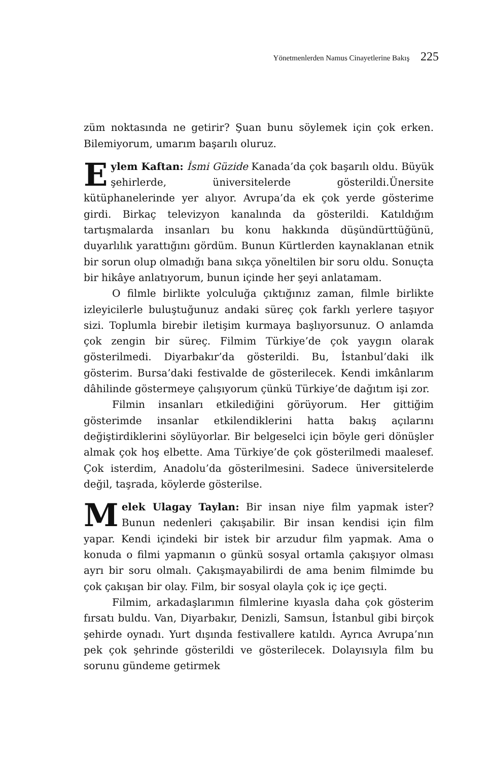Yönetmenlerden Namus Cinayetlerine Bakış 225
züm noktasında ne getirir? Şuan bunu söylemek için çok erken. Bilemiyorum, umarım başarılı oluruz.
Eylem Kaftan: İsmi Güzide Kanada’da çok başarılı oldu. Büyük şehirlerde, üniversitelerde gösterildi.Ünersite kütüphanelerinde yer alıyor. Avrupa’da ek çok yerde gösterime girdi. Birkaç televizyon kanalında da gösterildi. Katıldığım tartışmalarda insanları bu konu hakkında düşündürttüğünü, duyarlılık yarattığını gördüm. Bunun Kürtlerden kaynaklanan etnik bir sorun olup olmadığı bana sıkça yöneltilen bir soru oldu. Sonuçta bir hikâye anlatıyorum, bunun içinde her şeyi anlatamam.
O filmle birlikte yolculuğa çıktığınız zaman, filmle birlikte izleyicilerle buluştuğunuz andaki süreç çok farklı yerlere taşıyor sizi. Toplumla birebir iletişim kurmaya başlıyorsunuz. O anlamda çok zengin bir süreç. Filmim Türkiye’de çok yaygın olarak gösterilmedi. Diyarbakır’da gösterildi. Bu, İstanbul’daki ilk gösterim. Bursa’daki festivalde de gösterilecek. Kendi imkânlarım dâhilinde göstermeye çalışıyorum çünkü Türkiye’de dağıtım işi zor.
Filmin insanları etkilediğini görüyorum. Her gittiğim gösterimde insanlar etkilendiklerini hatta bakış açılarını değiştirdiklerini söylüyorlar. Bir belgeselci için böyle geri dönüşler almak çok hoş elbette. Ama Türkiye’de çok gösterilmedi maalesef. Çok isterdim, Anadolu’da gösterilmesini. Sadece üniversitelerde değil, taşrada, köylerde gösterilse.
Melek Ulagay Taylan: Bir insan niye film yapmak ister? Bunun nedenleri çakışabilir. Bir insan kendisi için film yapar. Kendi içindeki bir istek bir arzudur film yapmak. Ama o konuda o filmi yapmanın o günkü sosyal ortamla çakışıyor olması ayrı bir soru olmalı. Çakışmayabilirdi de ama benim filmimde bu çok çakışan bir olay. Film, bir sosyal olayla çok iç içe geçti.
Filmim, arkadaşlarımın filmlerine kıyasla daha çok gösterim fırsatı buldu. Van, Diyarbakır, Denizli, Samsun, İstanbul gibi birçok şehirde oynadı. Yurt dışında festivallere katıldı. Ayrıca Avrupa’nın pek çok şehrinde gösterildi ve gösterilecek. Dolayısıyla film bu sorunu gündeme getirmek